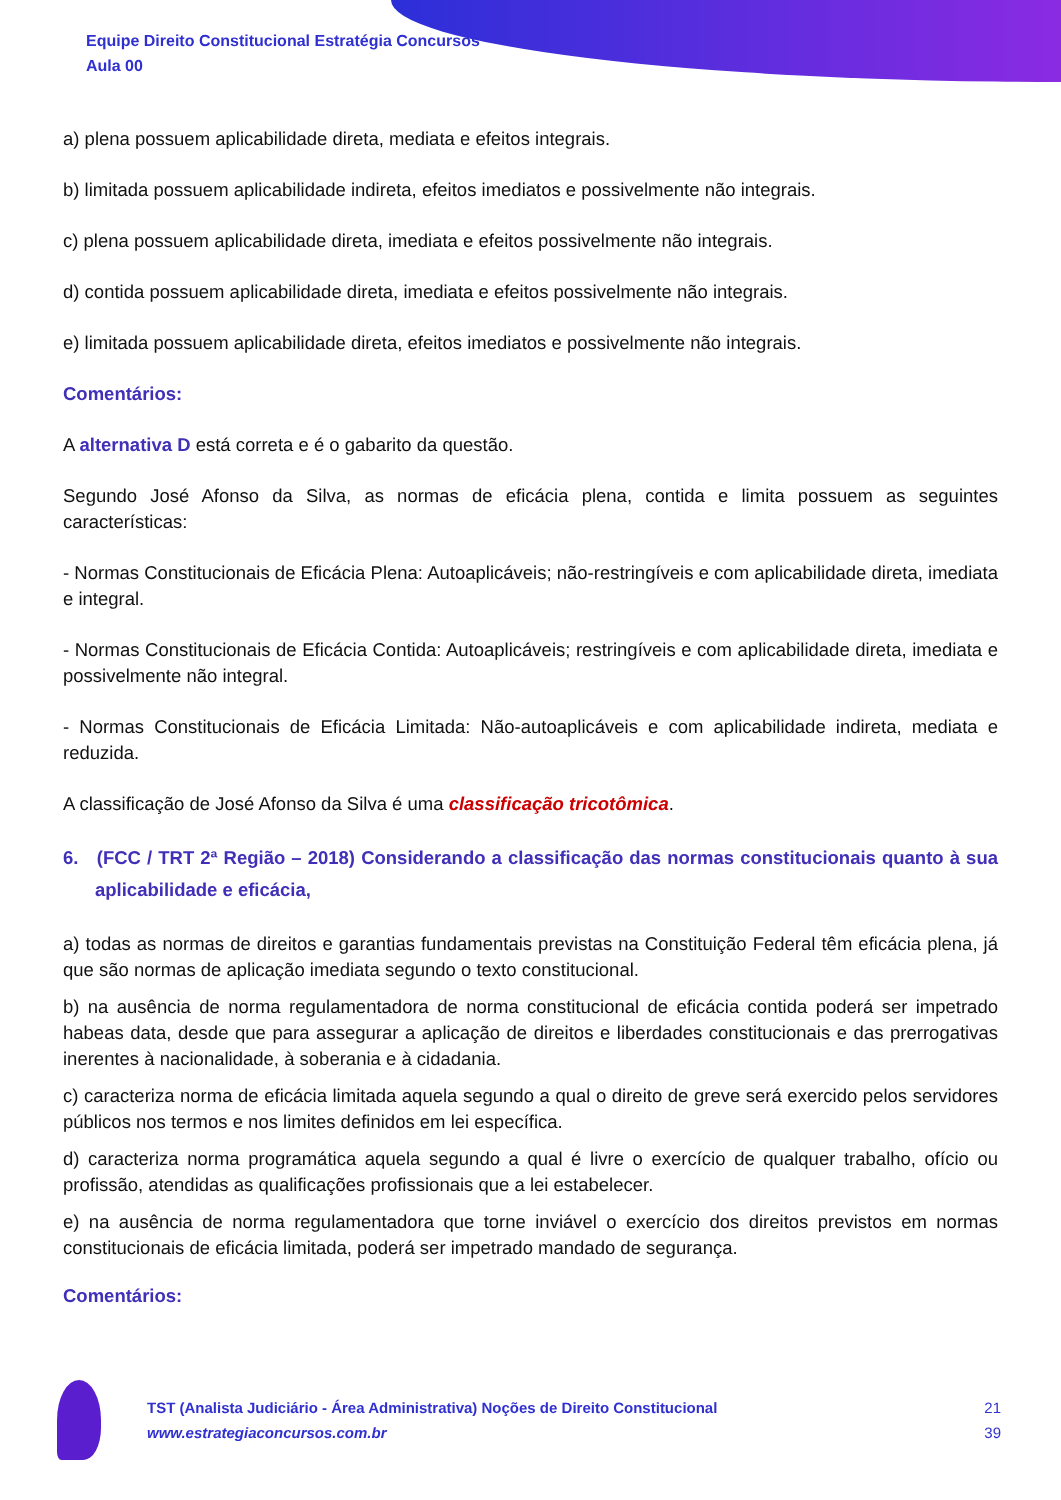Equipe Direito Constitucional Estratégia Concursos
Aula 00
a) plena possuem aplicabilidade direta, mediata e efeitos integrais.
b) limitada possuem aplicabilidade indireta, efeitos imediatos e possivelmente não integrais.
c) plena possuem aplicabilidade direta, imediata e efeitos possivelmente não integrais.
d) contida possuem aplicabilidade direta, imediata e efeitos possivelmente não integrais.
e) limitada possuem aplicabilidade direta, efeitos imediatos e possivelmente não integrais.
Comentários:
A alternativa D está correta e é o gabarito da questão.
Segundo José Afonso da Silva, as normas de eficácia plena, contida e limita possuem as seguintes características:
- Normas Constitucionais de Eficácia Plena: Autoaplicáveis; não-restringíveis e com aplicabilidade direta, imediata e integral.
- Normas Constitucionais de Eficácia Contida: Autoaplicáveis; restringíveis e com aplicabilidade direta, imediata e possivelmente não integral.
- Normas Constitucionais de Eficácia Limitada: Não-autoaplicáveis e com aplicabilidade indireta, mediata e reduzida.
A classificação de José Afonso da Silva é uma classificação tricotômica.
6. (FCC / TRT 2ª Região – 2018) Considerando a classificação das normas constitucionais quanto à sua aplicabilidade e eficácia,
a) todas as normas de direitos e garantias fundamentais previstas na Constituição Federal têm eficácia plena, já que são normas de aplicação imediata segundo o texto constitucional.
b) na ausência de norma regulamentadora de norma constitucional de eficácia contida poderá ser impetrado habeas data, desde que para assegurar a aplicação de direitos e liberdades constitucionais e das prerrogativas inerentes à nacionalidade, à soberania e à cidadania.
c) caracteriza norma de eficácia limitada aquela segundo a qual o direito de greve será exercido pelos servidores públicos nos termos e nos limites definidos em lei específica.
d) caracteriza norma programática aquela segundo a qual é livre o exercício de qualquer trabalho, ofício ou profissão, atendidas as qualificações profissionais que a lei estabelecer.
e) na ausência de norma regulamentadora que torne inviável o exercício dos direitos previstos em normas constitucionais de eficácia limitada, poderá ser impetrado mandado de segurança.
Comentários:
TST (Analista Judiciário - Área Administrativa) Noções de Direito Constitucional
www.estrategiaconcursos.com.br
21
39